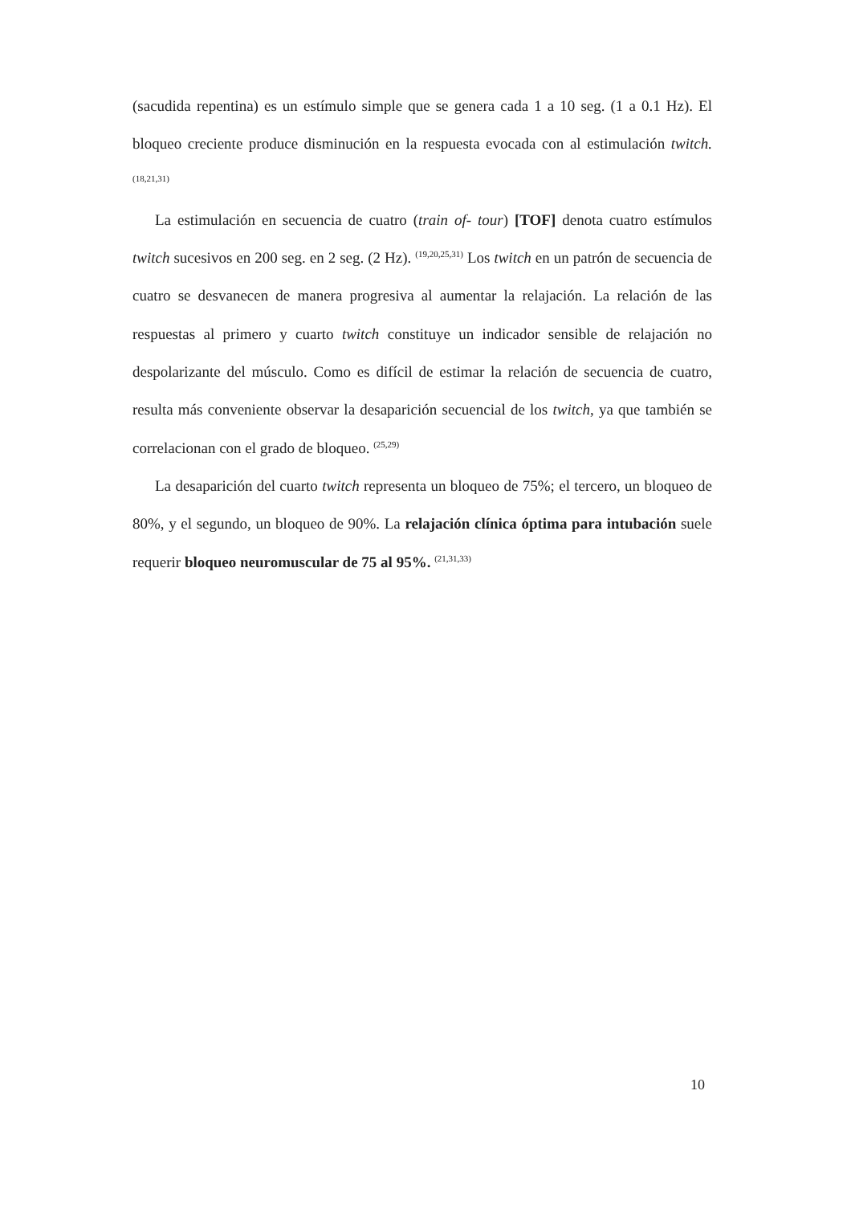(sacudida repentina) es un estímulo simple que se genera cada 1 a 10 seg. (1 a 0.1 Hz). El bloqueo creciente produce disminución en la respuesta evocada con al estimulación twitch. <sup>(18,21,31)</sup>
La estimulación en secuencia de cuatro (train of- tour) [TOF] denota cuatro estímulos twitch sucesivos en 200 seg. en 2 seg. (2 Hz). <sup>(19,20,25,31)</sup> Los twitch en un patrón de secuencia de cuatro se desvanecen de manera progresiva al aumentar la relajación. La relación de las respuestas al primero y cuarto twitch constituye un indicador sensible de relajación no despolarizante del músculo. Como es difícil de estimar la relación de secuencia de cuatro, resulta más conveniente observar la desaparición secuencial de los twitch, ya que también se correlacionan con el grado de bloqueo. <sup>(25,29)</sup>
La desaparición del cuarto twitch representa un bloqueo de 75%; el tercero, un bloqueo de 80%, y el segundo, un bloqueo de 90%. La relajación clínica óptima para intubación suele requerir bloqueo neuromuscular de 75 al 95%. <sup>(21,31,33)</sup>
10